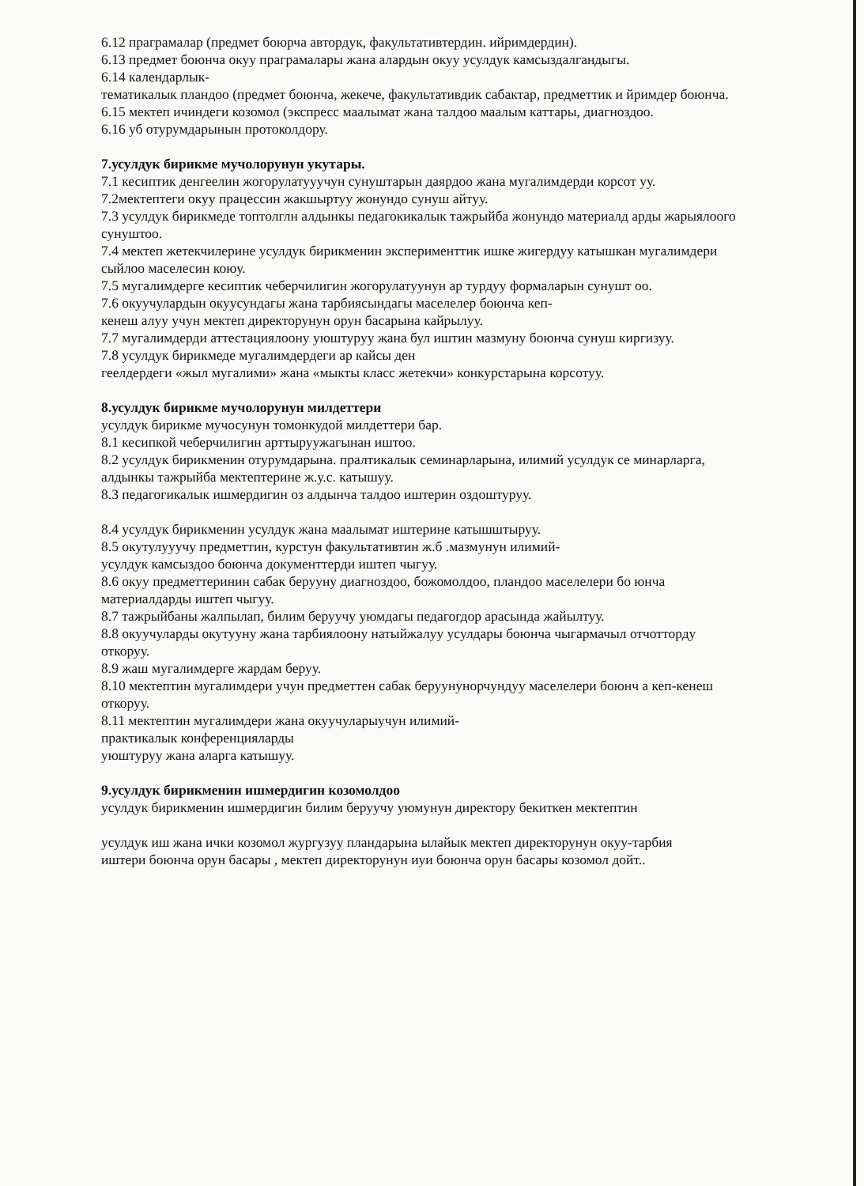6.12 праграмалар (предмет боюрча автордук, факультативтердин. ийримдердин).
6.13 предмет боюнча окуу праграмалары жана алардын окуу усулдук камсыздалгандыгы.
6.14 календарлык-
тематикалык пландоо (предмет боюнча, жекече, факультативдик сабактар, предметтик и йримдер боюнча.
6.15 мектеп ичиндеги козомол (экспресс маалымат жана талдоо маалым каттары, диагноздоо.
6.16 уб отурумдарынын протоколдору.
7.усулдук бирикме мучолорунун укутары.
7.1 кесиптик денгеелин жогорулатууучун сунуштарын даярдоо жана мугалимдерди корсот уу.
7.2мектептеги окуу працессин жакшыртуу жонундо сунуш айтуу.
7.3 усулдук бирикмеде топтолглн алдынкы педагокикалык тажрыйба жонундо материалд арды жарыялоого сунуштоо.
7.4 мектеп жетекчилерине усулдук бирикменин эксперименттик ишке жигердуу катышкан мугалимдери сыйлоо маселесин коюу.
7.5 мугалимдерге кесиптик чеберчилигин жогорулатуунун ар турдуу формаларын сунушт оо.
7.6 окуучулардын окуусундагы жана тарбиясындагы маселелер боюнча кеп-
кенеш алуу учун мектеп директорунун орун басарына кайрылуу.
7.7 мугалимдерди аттестациялоону уюштуруу жана бул иштин мазмуну боюнча сунуш киргизуу.
7.8 усулдук бирикмеде мугалимдердеги ар кайсы ден
геелдердеги «жыл мугалими» жана «мыкты класс жетекчи» конкурстарына корсотуу.
8.усулдук бирикме мучолорунун милдеттери
усулдук бирикме мучосунун томонкудой милдеттери бар.
8.1 кесипкой чеберчилигин арттыруужагынан иштоо.
8.2 усулдук бирикменин отурумдарына. пралтикалык семинарларына, илимий усулдук се минарларга, алдынкы тажрыйба мектептерине ж.у.с. катышуу.
8.3 педагогикалык ишмердигин оз алдынча талдоо иштерин оздоштуруу.
8.4 усулдук бирикменин усулдук жана маалымат иштерине катышштыруу.
8.5 окутулууучу предметтин, курстун факультативтин ж.б .мазмунун илимий-
усулдук камсыздоо боюнча документтерди иштеп чыгуу.
8.6 окуу предметтеринин сабак берууну диагноздоо, божомолдоо, пландоо маселелери бо юнча материалдарды иштеп чыгуу.
8.7 тажрыйбаны жалпылап, билим беруучу уюмдагы педагогдор арасында жайылтуу.
8.8 окуучуларды окутууну жана тарбиялоону натыйжалуу усулдары боюнча чыгармачыл отчотторду откоруу.
8.9 жаш мугалимдерге жардам беруу.
8.10 мектептин мугалимдери учун предметтен сабак беруунунорчундуу маселелери боюнч а кеп-кенеш откоруу.
8.11 мектептин мугалимдери жана окуучуларыучун илимий-
практикалык конференцияларды
уюштуруу жана аларга катышуу.
9.усулдук бирикменин ишмердигин козомолдоо
усулдук бирикменин ишмердигин билим беруучу уюмунун директору бекиткен мектептин
усулдук иш жана ички козомол жургузуу пландарына ылайык мектеп директорунун окуу-тарбия
иштери боюнча орун басары , мектеп директорунун иуи боюнча орун басары козомол дойт..